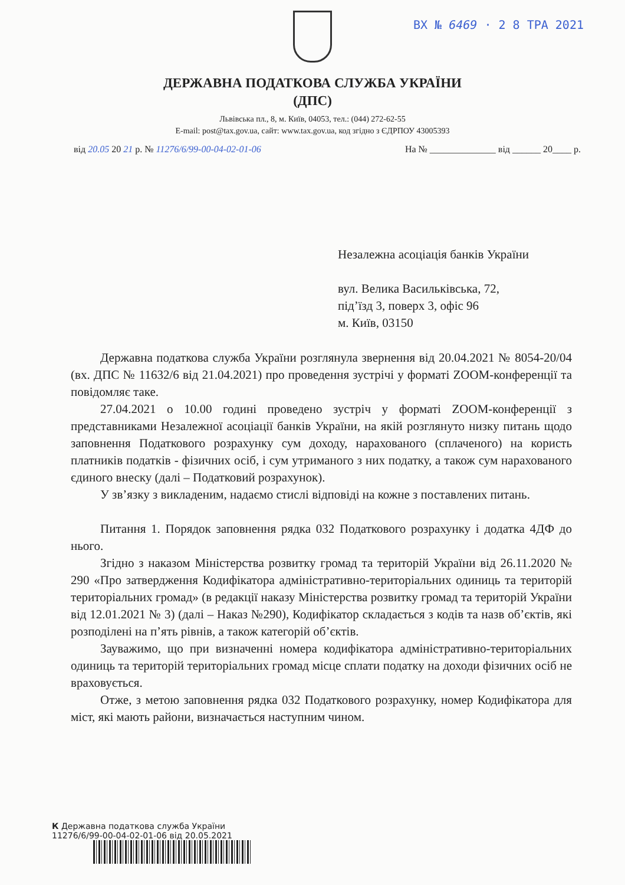ВХ № 6469 · 2 8 ТРА 2021
ДЕРЖАВНА ПОДАТКОВА СЛУЖБА УКРАЇНИ
(ДПС)
Львівська пл., 8, м. Київ, 04053, тел.: (044) 272-62-55
E-mail: post@tax.gov.ua, сайт: www.tax.gov.ua, код згідно з ЄДРПОУ 43005393
від 20.05 20 21 р. № 11276/6/99-00-04-02-01-06 На № ______________ від ______ 20____ р.
Незалежна асоціація банків України
вул. Велика Васильківська, 72,
під’їзд 3, поверх 3, офіс 96
м. Київ, 03150
Державна податкова служба України розглянула звернення від 20.04.2021 № 8054-20/04 (вх. ДПС № 11632/6 від 21.04.2021) про проведення зустрічі у форматі ZOOM-конференції та повідомляє таке.
27.04.2021 о 10.00 годині проведено зустріч у форматі ZOOM-конференції з представниками Незалежної асоціації банків України, на якій розглянуто низку питань щодо заповнення Податкового розрахунку сум доходу, нарахованого (сплаченого) на користь платників податків - фізичних осіб, і сум утриманого з них податку, а також сум нарахованого єдиного внеску (далі – Податковий розрахунок).
У зв’язку з викладеним, надаємо стислі відповіді на кожне з поставлених питань.
Питання 1. Порядок заповнення рядка 032 Податкового розрахунку і додатка 4ДФ до нього.
Згідно з наказом Міністерства розвитку громад та територій України від 26.11.2020 № 290 «Про затвердження Кодифікатора адміністративно-територіальних одиниць та територій територіальних громад» (в редакції наказу Міністерства розвитку громад та територій України від 12.01.2021 № 3) (далі – Наказ №290), Кодифікатор складається з кодів та назв об’єктів, які розподілені на п’ять рівнів, а також категорій об’єктів.
Зауважимо, що при визначенні номера кодифікатора адміністративно-територіальних одиниць та територій територіальних громад місце сплати податку на доходи фізичних осіб не враховується.
Отже, з метою заповнення рядка 032 Податкового розрахунку, номер Кодифікатора для міст, які мають райони, визначається наступним чином.
К Державна податкова служба України
11276/6/99-00-04-02-01-06 від 20.05.2021